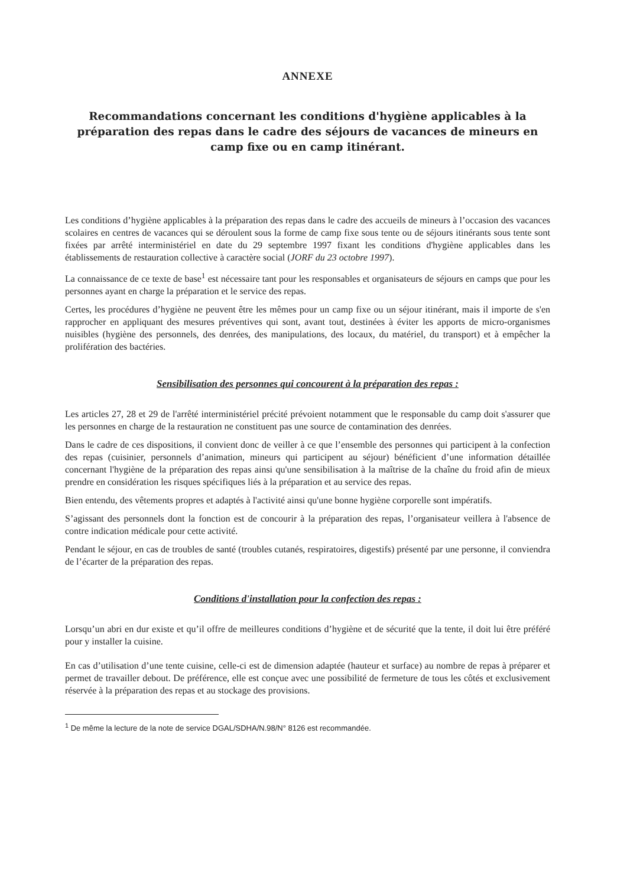ANNEXE
Recommandations concernant les conditions d'hygiène applicables à la préparation des repas dans le cadre des séjours de vacances de mineurs en camp fixe ou en camp itinérant.
Les conditions d’hygiène applicables à la préparation des repas dans le cadre des accueils de mineurs à l’occasion des vacances scolaires en centres de vacances qui se déroulent sous la forme de camp fixe sous tente ou de séjours itinérants sous tente sont fixées par arrêté interministériel en date du 29 septembre 1997 fixant les conditions d'hygiène applicables dans les établissements de restauration collective à caractère social (JORF du 23 octobre 1997).
La connaissance de ce texte de base<sup>1</sup> est nécessaire tant pour les responsables et organisateurs de séjours en camps que pour les personnes ayant en charge la préparation et le service des repas.
Certes, les procédures d’hygiène ne peuvent être les mêmes pour un camp fixe ou un séjour itinérant, mais il importe de s'en rapprocher en appliquant des mesures préventives qui sont, avant tout, destinées à éviter les apports de micro-organismes nuisibles (hygiène des personnels, des denrées, des manipulations, des locaux, du matériel, du transport) et à empêcher la prolifération des bactéries.
Sensibilisation des personnes qui concourent à la préparation des repas :
Les articles 27, 28 et 29 de l'arrêté interministériel précité prévoient notamment que le responsable du camp doit s'assurer que les personnes en charge de la restauration ne constituent pas une source de contamination des denrées.
Dans le cadre de ces dispositions, il convient donc de veiller à ce que l’ensemble des personnes qui participent à la confection des repas (cuisinier, personnels d’animation, mineurs qui participent au séjour) bénéficient d’une information détaillée concernant l'hygiène de la préparation des repas ainsi qu'une sensibilisation à la maîtrise de la chaîne du froid afin de mieux prendre en considération les risques spécifiques liés à la préparation et au service des repas.
Bien entendu, des vêtements propres et adaptés à l'activité ainsi qu'une bonne hygiène corporelle sont impératifs.
S’agissant des personnels dont la fonction est de concourir à la préparation des repas, l’organisateur veillera à l'absence de contre indication médicale pour cette activité.
Pendant le séjour, en cas de troubles de santé (troubles cutanés, respiratoires, digestifs) présenté par une personne, il conviendra de l’écarter de la préparation des repas.
Conditions d'installation pour la confection des repas :
Lorsqu’un abri en dur existe et qu’il offre de meilleures conditions d’hygiène et de sécurité que la tente, il doit lui être préféré pour y installer la cuisine.
En cas d’utilisation d’une tente cuisine, celle-ci est de dimension adaptée (hauteur et surface) au nombre de repas à préparer et permet de travailler debout. De préférence, elle est conçue avec une possibilité de fermeture de tous les côtés et exclusivement réservée à la préparation des repas et au stockage des provisions.
<sup>1</sup> De même la lecture de la note de service DGAL/SDHA/N.98/N° 8126 est recommandée.